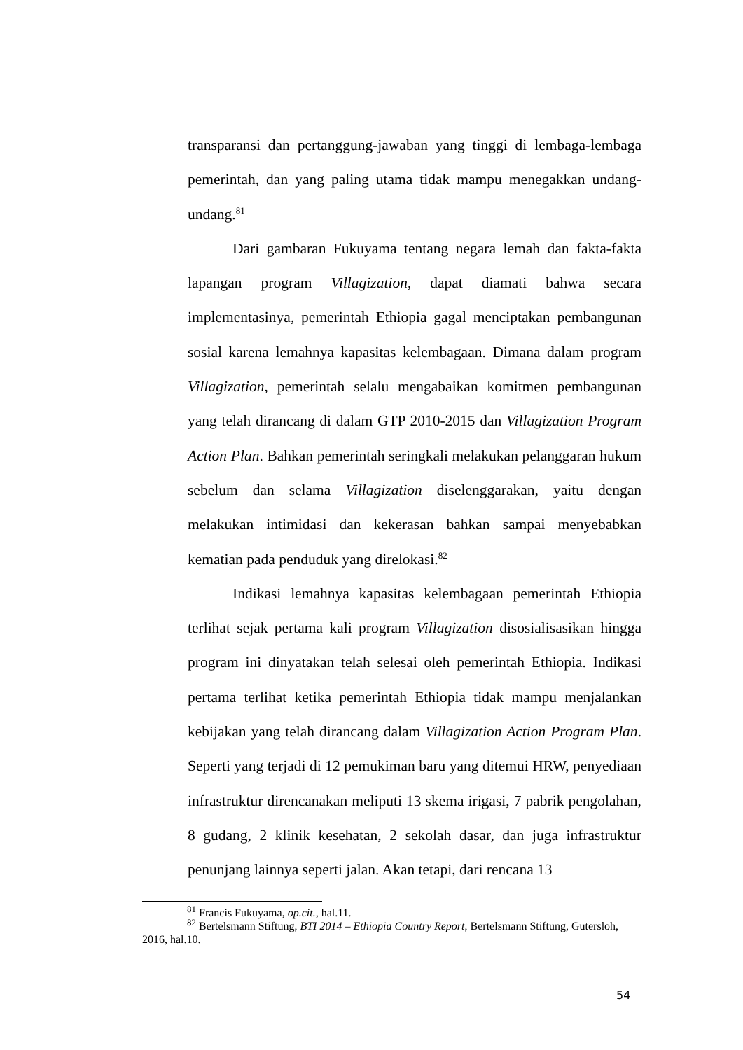transparansi dan pertanggung-jawaban yang tinggi di lembaga-lembaga pemerintah, dan yang paling utama tidak mampu menegakkan undang-undang.<sup>81</sup>
Dari gambaran Fukuyama tentang negara lemah dan fakta-fakta lapangan program Villagization, dapat diamati bahwa secara implementasinya, pemerintah Ethiopia gagal menciptakan pembangunan sosial karena lemahnya kapasitas kelembagaan. Dimana dalam program Villagization, pemerintah selalu mengabaikan komitmen pembangunan yang telah dirancang di dalam GTP 2010-2015 dan Villagization Program Action Plan. Bahkan pemerintah seringkali melakukan pelanggaran hukum sebelum dan selama Villagization diselenggarakan, yaitu dengan melakukan intimidasi dan kekerasan bahkan sampai menyebabkan kematian pada penduduk yang direlokasi.<sup>82</sup>
Indikasi lemahnya kapasitas kelembagaan pemerintah Ethiopia terlihat sejak pertama kali program Villagization disosialisasikan hingga program ini dinyatakan telah selesai oleh pemerintah Ethiopia. Indikasi pertama terlihat ketika pemerintah Ethiopia tidak mampu menjalankan kebijakan yang telah dirancang dalam Villagization Action Program Plan. Seperti yang terjadi di 12 pemukiman baru yang ditemui HRW, penyediaan infrastruktur direncanakan meliputi 13 skema irigasi, 7 pabrik pengolahan, 8 gudang, 2 klinik kesehatan, 2 sekolah dasar, dan juga infrastruktur penunjang lainnya seperti jalan. Akan tetapi, dari rencana 13
<sup>81</sup> Francis Fukuyama, op.cit., hal.11.
<sup>82</sup> Bertelsmann Stiftung, BTI 2014 – Ethiopia Country Report, Bertelsmann Stiftung, Gutersloh, 2016, hal.10.
54